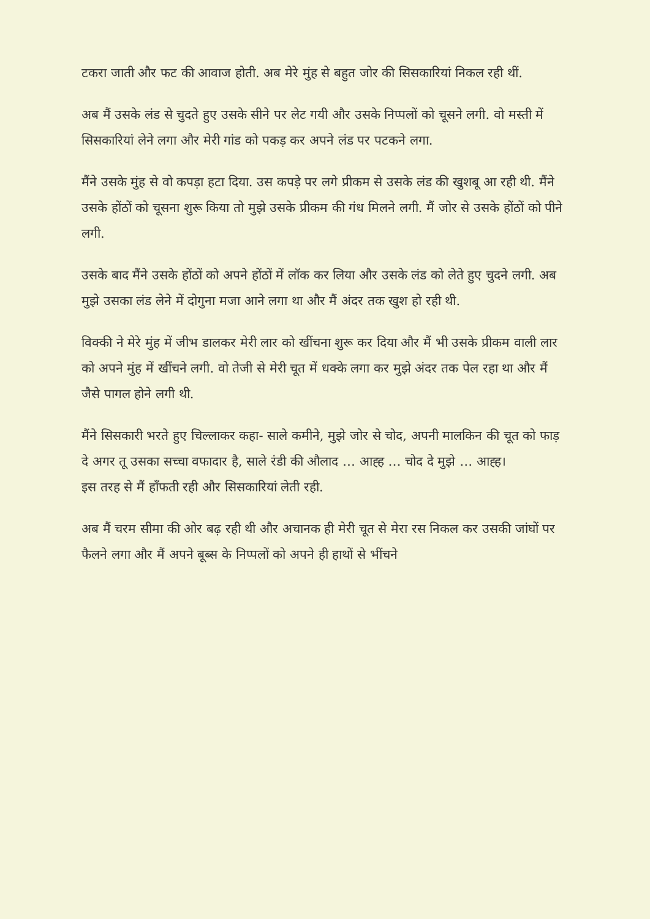टकरा जाती और फट की आवाज होती. अब मेरे मुंह से बहुत जोर की सिसकारियां निकल रही थीं.
अब मैं उसके लंड से चुदते हुए उसके सीने पर लेट गयी और उसके निप्पलों को चूसने लगी. वो मस्ती में सिसकारियां लेने लगा और मेरी गांड को पकड़ कर अपने लंड पर पटकने लगा.
मैंने उसके मुंह से वो कपड़ा हटा दिया. उस कपड़े पर लगे प्रीकम से उसके लंड की खुशबू आ रही थी. मैंने उसके होंठों को चूसना शुरू किया तो मुझे उसके प्रीकम की गंध मिलने लगी. मैं जोर से उसके होंठों को पीने लगी.
उसके बाद मैंने उसके होंठों को अपने होंठों में लॉक कर लिया और उसके लंड को लेते हुए चुदने लगी. अब मुझे उसका लंड लेने में दोगुना मजा आने लगा था और मैं अंदर तक खुश हो रही थी.
विक्की ने मेरे मुंह में जीभ डालकर मेरी लार को खींचना शुरू कर दिया और मैं भी उसके प्रीकम वाली लार को अपने मुंह में खींचने लगी. वो तेजी से मेरी चूत में धक्के लगा कर मुझे अंदर तक पेल रहा था और मैं जैसे पागल होने लगी थी.
मैंने सिसकारी भरते हुए चिल्लाकर कहा- साले कमीने, मुझे जोर से चोद, अपनी मालकिन की चूत को फाड़ दे अगर तू उसका सच्चा वफादार है, साले रंडी की औलाद … आह्ह … चोद दे मुझे … आह्ह।
इस तरह से मैं हाँफती रही और सिसकारियां लेती रही.
अब मैं चरम सीमा की ओर बढ़ रही थी और अचानक ही मेरी चूत से मेरा रस निकल कर उसकी जांघों पर फैलने लगा और मैं अपने बूब्स के निप्पलों को अपने ही हाथों से भींचने